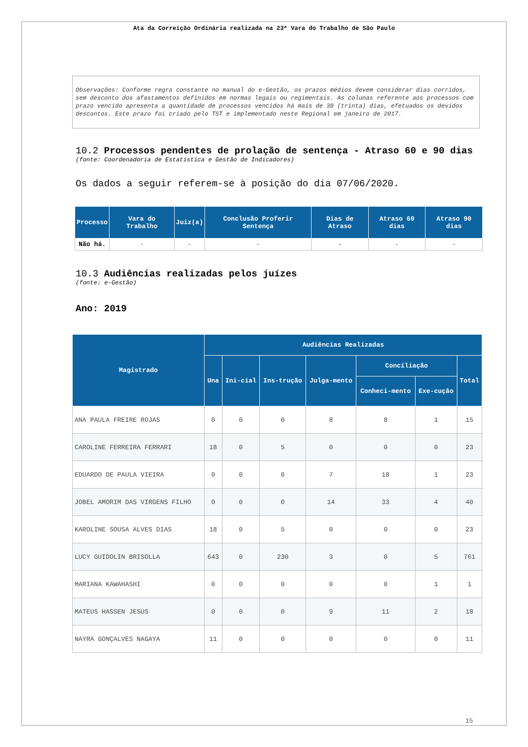Ata da Correição Ordinária realizada na 23ª Vara do Trabalho de São Paulo
Observações: Conforme regra constante no manual do e-Gestão, os prazos médios devem considerar dias corridos, sem desconto dos afastamentos definidos em normas legais ou regimentais. As colunas referente aos processos com prazo vencido apresenta a quantidade de processos vencidos há mais de 30 (trinta) dias, efetuados os devidos descontos. Este prazo foi criado pelo TST e implementado neste Regional em janeiro de 2017.
10.2 Processos pendentes de prolação de sentença - Atraso 60 e 90 dias
(fonte: Coordenadoria de Estatística e Gestão de Indicadores)
Os dados a seguir referem-se à posição do dia 07/06/2020.
| Processo | Vara do Trabalho | Juiz(a) | Conclusão Proferir Sentença | Dias de Atraso | Atraso 60 dias | Atraso 90 dias |
| --- | --- | --- | --- | --- | --- | --- |
| Não há. | - | - | - | - | - | - |
10.3 Audiências realizadas pelos juízes
(fonte: e-Gestão)
Ano: 2019
| Magistrado | Audiências Realizadas | | | | | | |
| --- | --- | --- | --- | --- | --- | --- | --- |
| | Una | Ini-cial | Ins-trução | Julga-mento | Conciliação | | Total |
| | | | | | Conheci-mento | Exe-cução | |
| ANA PAULA FREIRE ROJAS | 0 | 0 | 0 | 8 | 8 | 1 | 15 |
| CAROLINE FERREIRA FERRARI | 18 | 0 | 5 | 0 | 0 | 0 | 23 |
| EDUARDO DE PAULA VIEIRA | 0 | 0 | 0 | 7 | 18 | 1 | 23 |
| JOBEL AMORIM DAS VIRGENS FILHO | 0 | 0 | 0 | 14 | 33 | 4 | 40 |
| KAROLINE SOUSA ALVES DIAS | 18 | 0 | 5 | 0 | 0 | 0 | 23 |
| LUCY GUIDOLIN BRISOLLA | 643 | 0 | 230 | 3 | 0 | 5 | 761 |
| MARIANA KAWAHASHI | 0 | 0 | 0 | 0 | 0 | 1 | 1 |
| MATEUS HASSEN JESUS | 0 | 0 | 0 | 9 | 11 | 2 | 18 |
| NAYRA GONÇALVES NAGAYA | 11 | 0 | 0 | 0 | 0 | 0 | 11 |
15